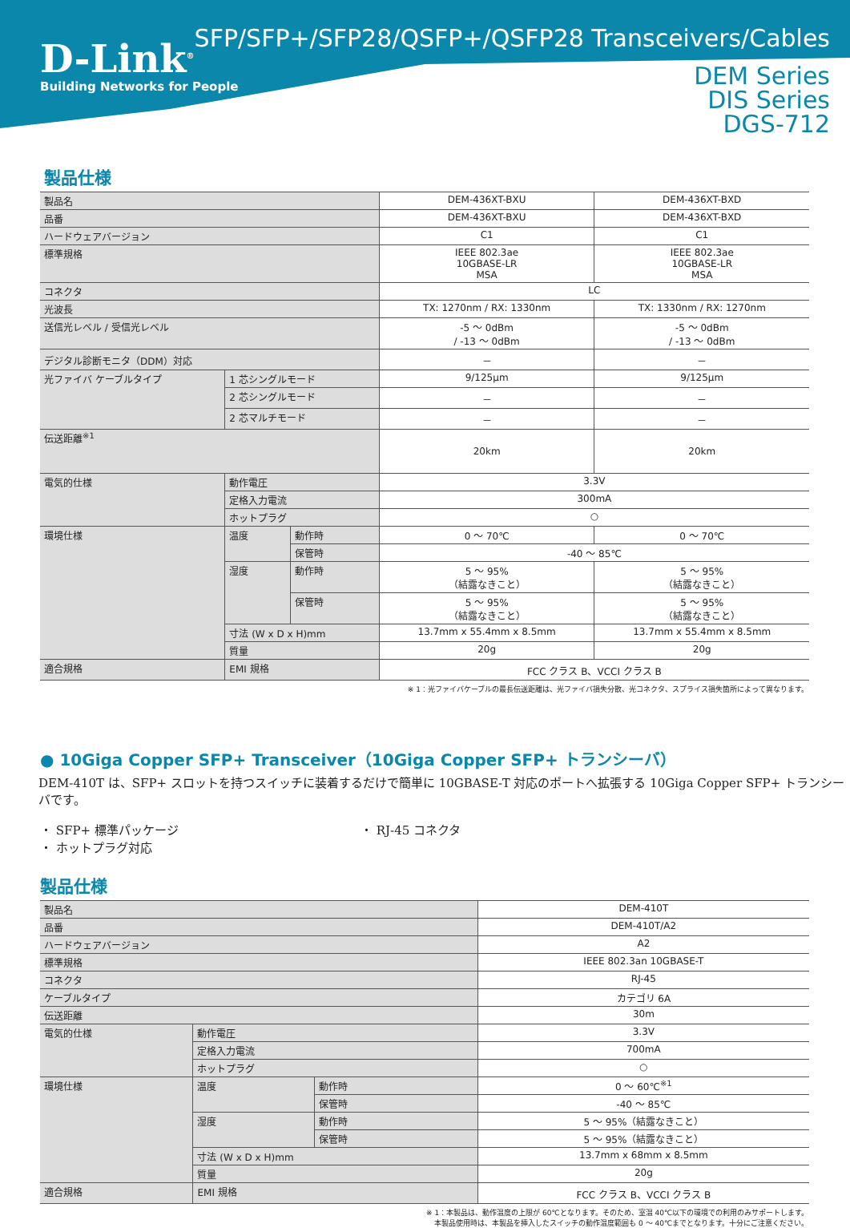D-Link<sup>®</sup>
Building Networks for People
SFP/SFP+/SFP28/QSFP+/QSFP28 Transceivers/Cables
DEM Series
DIS Series
DGS-712
製品仕様
| 製品名 | | | DEM-436XT-BXU | DEM-436XT-BXD |
| 品番 | | | DEM-436XT-BXU | DEM-436XT-BXD |
| ハードウェアバージョン | | | C1 | C1 |
| 標準規格 | | | IEEE 802.3ae 10GBASE-LR MSA | IEEE 802.3ae 10GBASE-LR MSA |
| コネクタ | | | LC | |
| 光波長 | | | TX: 1270nm / RX: 1330nm | TX: 1330nm / RX: 1270nm |
| 送信光レベル / 受信光レベル | | | -5 ～ 0dBm / -13 ～ 0dBm | -5 ～ 0dBm / -13 ～ 0dBm |
| デジタル診断モニタ（DDM）対応 | | | － | － |
| 光ファイバ ケーブルタイプ | 1 芯シングルモード | | 9/125μm | 9/125μm |
| | 2 芯シングルモード | | － | － |
| | 2 芯マルチモード | | － | － |
| 伝送距離<sup>※1</sup> | | | 20km | 20km |
| 電気的仕様 | 動作電圧 | | 3.3V | |
| | 定格入力電流 | | 300mA | |
| | ホットプラグ | | ○ | |
| 環境仕様 | 温度 | 動作時 | 0 ～ 70℃ | 0 ～ 70℃ |
| | | 保管時 | -40 ～ 85℃ | |
| | 湿度 | 動作時 | 5 ～ 95% （結露なきこと） | 5 ～ 95% （結露なきこと） |
| | | 保管時 | 5 ～ 95% （結露なきこと） | 5 ～ 95% （結露なきこと） |
| | 寸法 (W x D x H)mm | | 13.7mm x 55.4mm x 8.5mm | 13.7mm x 55.4mm x 8.5mm |
| | 質量 | | 20g | 20g |
| 適合規格 | EMI 規格 | | FCC クラス B、VCCI クラス B | |
※ 1：光ファイバケーブルの最長伝送距離は、光ファイバ損失分散、光コネクタ、スプライス損失箇所によって異なります。
● 10Giga Copper SFP+ Transceiver（10Giga Copper SFP+ トランシーバ）
DEM-410T は、SFP+ スロットを持つスイッチに装着するだけで簡単に 10GBASE-T 対応のポートへ拡張する 10Giga Copper SFP+ トランシーバです。
・ SFP+ 標準パッケージ
・ ホットプラグ対応
・ RJ-45 コネクタ
製品仕様
| 製品名 | | | DEM-410T |
| 品番 | | | DEM-410T/A2 |
| ハードウェアバージョン | | | A2 |
| 標準規格 | | | IEEE 802.3an 10GBASE-T |
| コネクタ | | | RJ-45 |
| ケーブルタイプ | | | カテゴリ 6A |
| 伝送距離 | | | 30m |
| 電気的仕様 | 動作電圧 | | 3.3V |
| | 定格入力電流 | | 700mA |
| | ホットプラグ | | ○ |
| 環境仕様 | 温度 | 動作時 | 0 ～ 60℃<sup>※1</sup> |
| | | 保管時 | -40 ～ 85℃ |
| | 湿度 | 動作時 | 5 ～ 95%（結露なきこと） |
| | | 保管時 | 5 ～ 95%（結露なきこと） |
| | 寸法 (W x D x H)mm | | 13.7mm x 68mm x 8.5mm |
| | 質量 | | 20g |
| 適合規格 | EMI 規格 | | FCC クラス B、VCCI クラス B |
※ 1：本製品は、動作温度の上限が 60℃となります。そのため、室温 40℃以下の環境での利用のみサポートします。
本製品使用時は、本製品を挿入したスイッチの動作温度範囲も 0 ～ 40℃までとなります。十分にご注意ください。